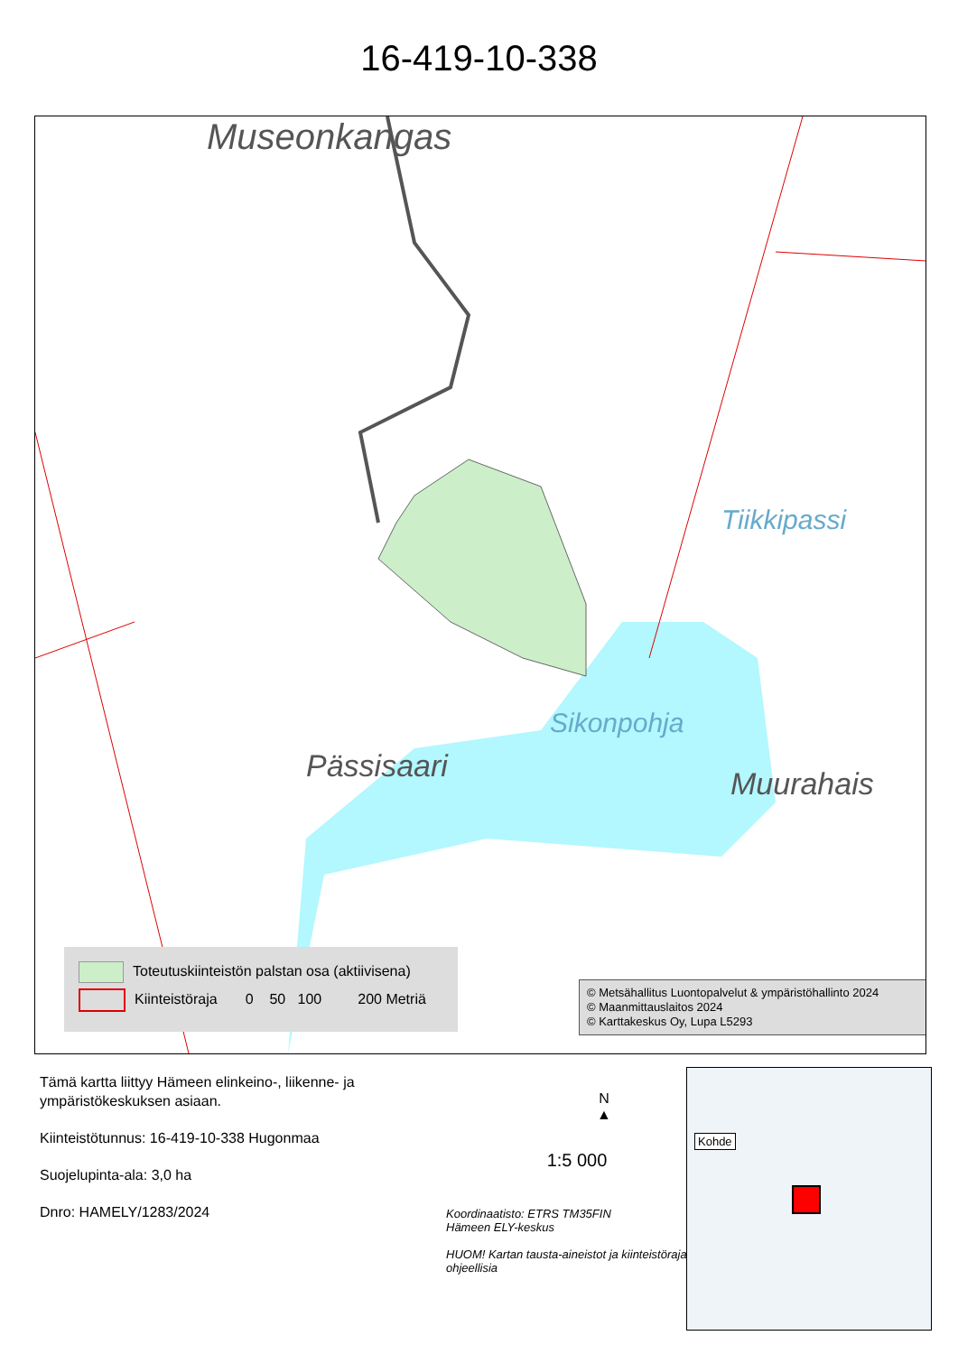16-419-10-338
Museonkangas
Pässisaari
Sikonpohja
Tiikkipassi
Muurahais
Toteutuskiinteistön palstan osa (aktiivisena)
Kiinteistöraja 0 50 100 200 Metriä
© Metsähallitus Luontopalvelut & ympäristöhallinto 2024
© Maanmittauslaitos 2024
© Karttakeskus Oy, Lupa L5293
Tämä kartta liittyy Hämeen elinkeino-, liikenne- ja ympäristökeskuksen asiaan.
Kiinteistötunnus: 16-419-10-338 Hugonmaa
Suojelupinta-ala: 3,0 ha
Dnro: HAMELY/1283/2024
N
▲
1:5 000
Koordinaatisto: ETRS TM35FIN
Hämeen ELY-keskus
HUOM! Kartan tausta-aineistot ja kiinteistörajat ohjeellisia
Kohde